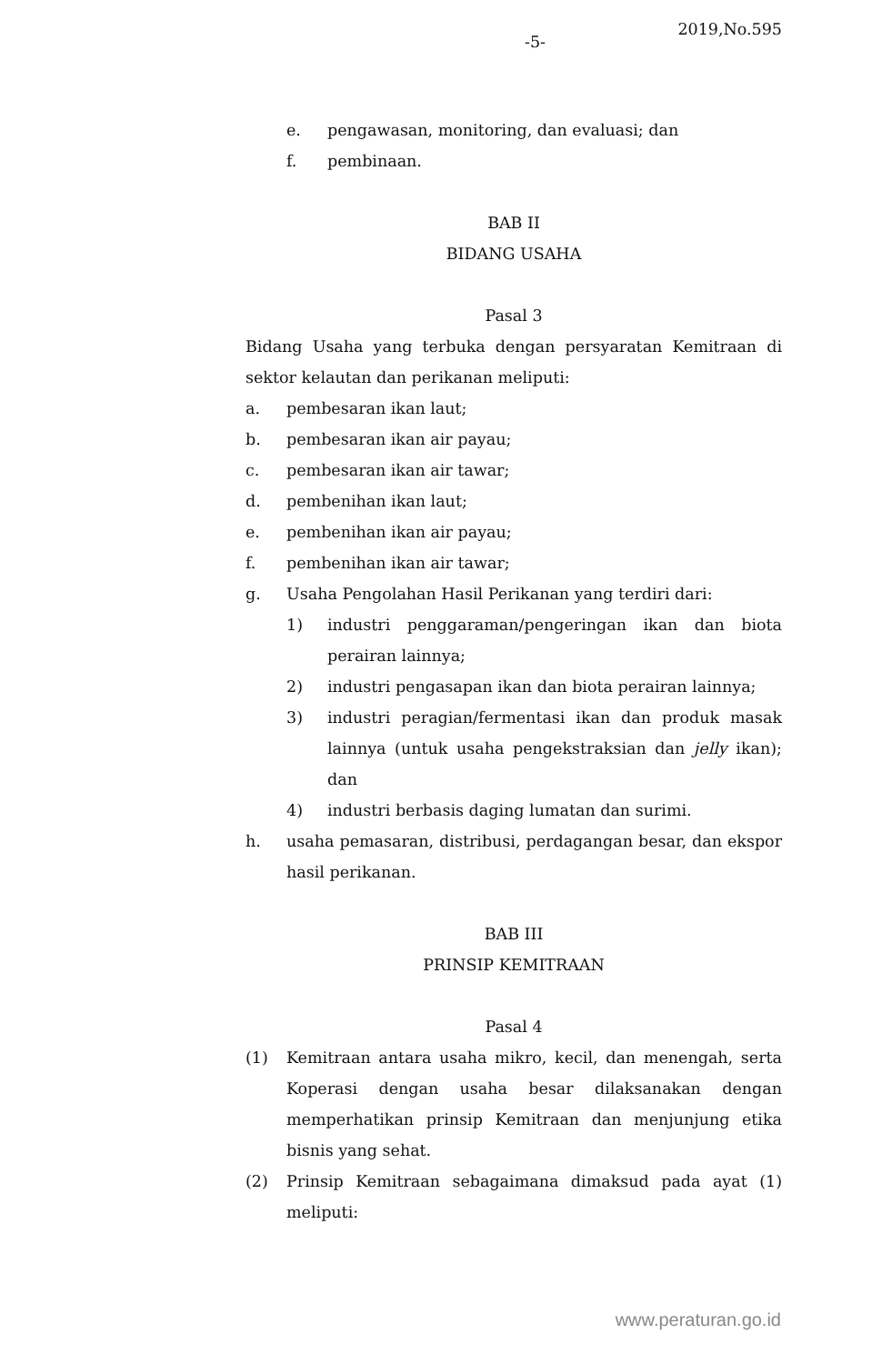-5-
2019,No.595
e. pengawasan, monitoring, dan evaluasi; dan
f. pembinaan.
BAB II
BIDANG USAHA
Pasal 3
Bidang Usaha yang terbuka dengan persyaratan Kemitraan di sektor kelautan dan perikanan meliputi:
a. pembesaran ikan laut;
b. pembesaran ikan air payau;
c. pembesaran ikan air tawar;
d. pembenihan ikan laut;
e. pembenihan ikan air payau;
f. pembenihan ikan air tawar;
g. Usaha Pengolahan Hasil Perikanan yang terdiri dari:
1) industri penggaraman/pengeringan ikan dan biota perairan lainnya;
2) industri pengasapan ikan dan biota perairan lainnya;
3) industri peragian/fermentasi ikan dan produk masak lainnya (untuk usaha pengekstraksian dan jelly ikan); dan
4) industri berbasis daging lumatan dan surimi.
h. usaha pemasaran, distribusi, perdagangan besar, dan ekspor hasil perikanan.
BAB III
PRINSIP KEMITRAAN
Pasal 4
(1) Kemitraan antara usaha mikro, kecil, dan menengah, serta Koperasi dengan usaha besar dilaksanakan dengan memperhatikan prinsip Kemitraan dan menjunjung etika bisnis yang sehat.
(2) Prinsip Kemitraan sebagaimana dimaksud pada ayat (1) meliputi:
www.peraturan.go.id